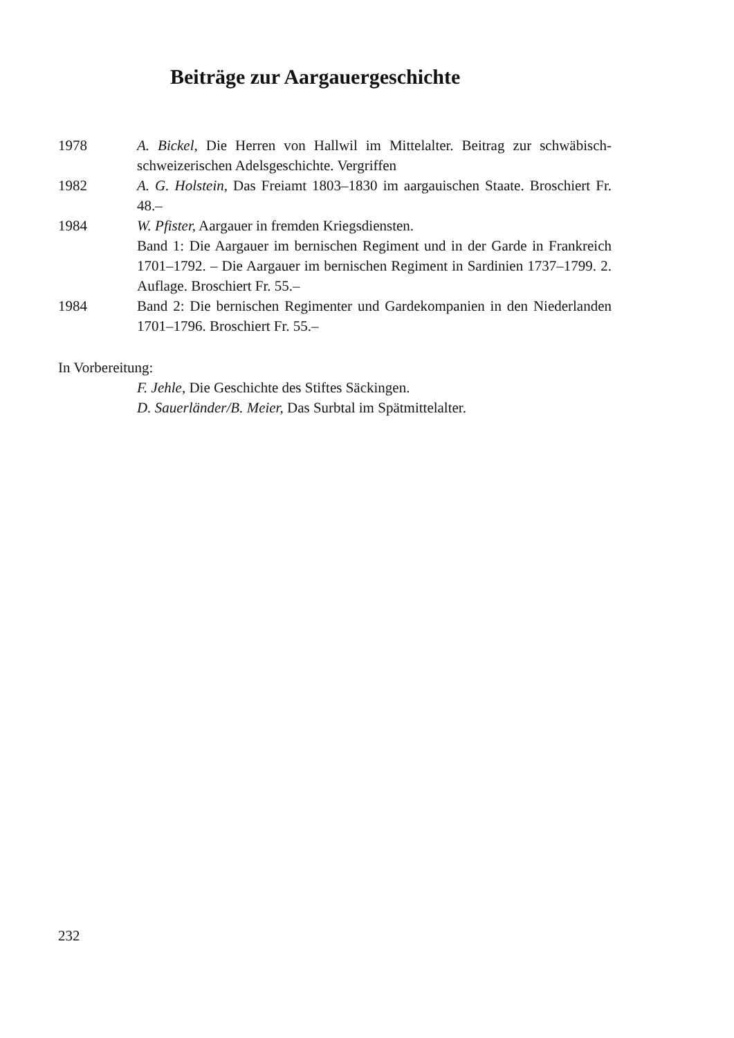Beiträge zur Aargauergeschichte
1978 A. Bickel, Die Herren von Hallwil im Mittelalter. Beitrag zur schwäbisch-schweizerischen Adelsgeschichte. Vergriffen
1982 A. G. Holstein, Das Freiamt 1803–1830 im aargauischen Staate. Broschiert Fr. 48.–
1984 W. Pfister, Aargauer in fremden Kriegsdiensten.
Band 1: Die Aargauer im bernischen Regiment und in der Garde in Frankreich 1701–1792. – Die Aargauer im bernischen Regiment in Sardinien 1737–1799. 2. Auflage. Broschiert Fr. 55.–
1984 Band 2: Die bernischen Regimenter und Gardekompanien in den Niederlanden 1701–1796. Broschiert Fr. 55.–
In Vorbereitung:
F. Jehle, Die Geschichte des Stiftes Säckingen.
D. Sauerländer/B. Meier, Das Surbtal im Spätmittelalter.
232